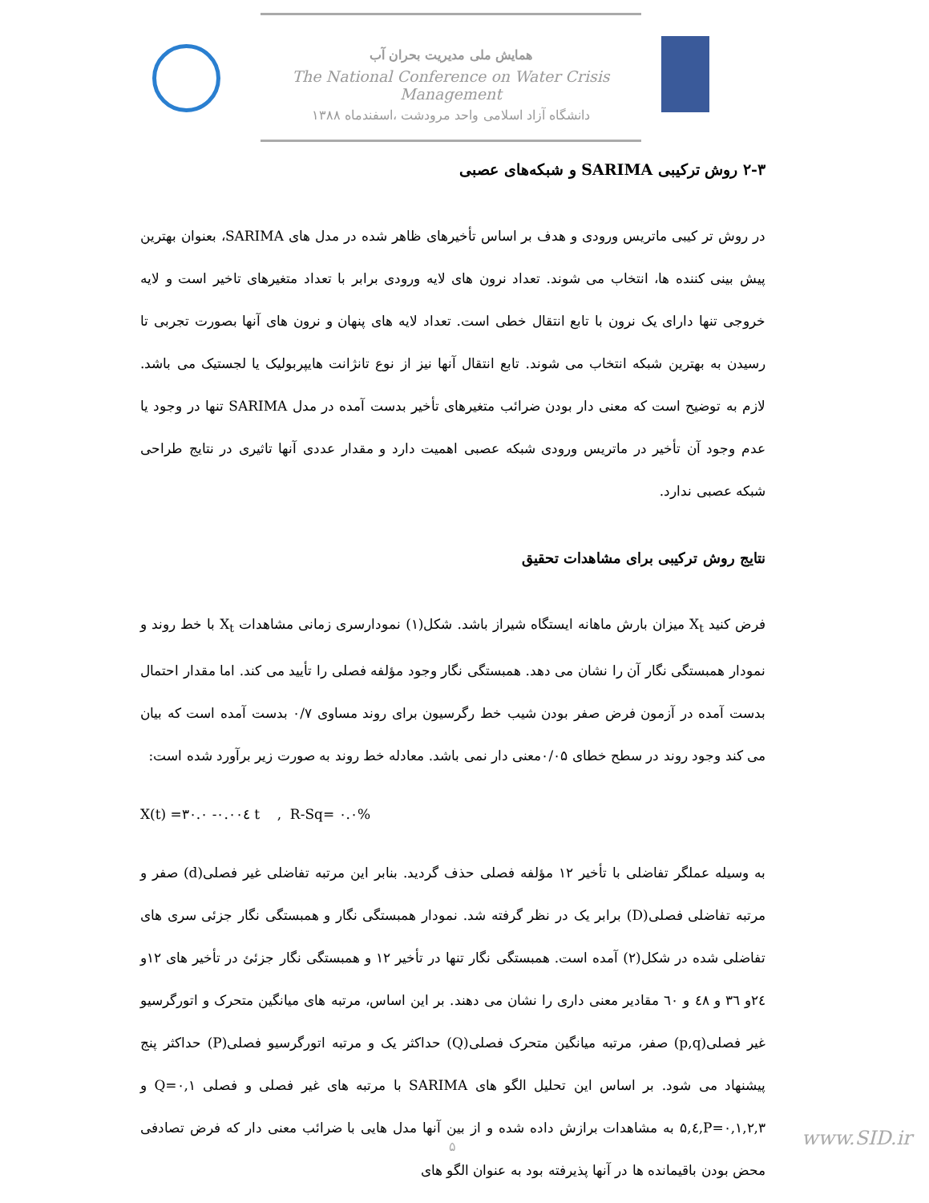همایش ملی مدیریت بحران آب
The National Conference on Water Crisis Management
دانشگاه آزاد اسلامی واحد مرودشت ،اسفندماه ۱۳۸۸
۲-۳ روش ترکیبی SARIMA و شبکه‌های عصبی
در روش تر کیبی ماتریس ورودی و هدف بر اساس تأخیرهای ظاهر شده در مدل های SARIMA، بعنوان بهترین پیش بینی کننده ها، انتخاب می شوند. تعداد نرون های لایه ورودی برابر با تعداد متغیرهای تاخیر است و لایه خروجی تنها دارای یک نرون با تابع انتقال خطی است. تعداد لایه های پنهان و نرون های آنها بصورت تجربی تا رسیدن به بهترین شبکه انتخاب می شوند. تابع انتقال آنها نیز از نوع تانژانت هایپربولیک یا لجستیک می باشد. لازم به توضیح است که معنی دار بودن ضرائب متغیرهای تأخیر بدست آمده در مدل SARIMA تنها در وجود یا عدم وجود آن تأخیر در ماتریس ورودی شبکه عصبی اهمیت دارد و مقدار عددی آنها تاثیری در نتایج طراحی شبکه عصبی ندارد.
نتایج روش ترکیبی برای مشاهدات تحقیق
فرض کنید X<sub>t</sub> میزان بارش ماهانه ایستگاه شیراز باشد. شکل(۱) نمودارسری زمانی مشاهدات X<sub>t</sub> با خط روند و نمودار همبستگی نگار آن را نشان می دهد. همبستگی نگار وجود مؤلفه فصلی را تأیید می کند. اما مقدار احتمال بدست آمده در آزمون فرض صفر بودن شیب خط رگرسیون برای روند مساوی ۰/۷ بدست آمده است که بیان می کند وجود روند در سطح خطای ۰/۰۵معنی دار نمی باشد. معادله خط روند به صورت زیر برآورد شده است:
X(t) =۳۰.۰ -۰.۰۰٤ t , R-Sq= ۰.۰%
به وسیله عملگر تفاضلی با تأخیر ۱۲ مؤلفه فصلی حذف گردید. بنابر این مرتبه تفاضلی غیر فصلی(d) صفر و مرتبه تفاضلی فصلی(D) برابر یک در نظر گرفته شد. نمودار همبستگی نگار و همبستگی نگار جزئی سری های تفاضلی شده در شکل(۲) آمده است. همبستگی نگار تنها در تأخیر ۱۲ و همبستگی نگار جزئئ در تأخیر های ۱۲و ۲٤و ۳٦ و ٤۸ و ٦۰ مقادیر معنی داری را نشان می دهند. بر این اساس، مرتبه های میانگین متحرک و اتورگرسیو غیر فصلی(p,q) صفر، مرتبه میانگین متحرک فصلی(Q) حداکثر یک و مرتبه اتورگرسیو فصلی(P) حداکثر پنج پیشنهاد می شود. بر اساس این تحلیل الگو های SARIMA با مرتبه های غیر فصلی و فصلی Q=۰,۱ و P=۰,۱,۲,۳,٤,۵ به مشاهدات برازش داده شده و از بین آنها مدل هایی با ضرائب معنی دار که فرض تصادفی محض بودن باقیمانده ها در آنها پذیرفته بود به عنوان الگو های
۵ www.SID.ir